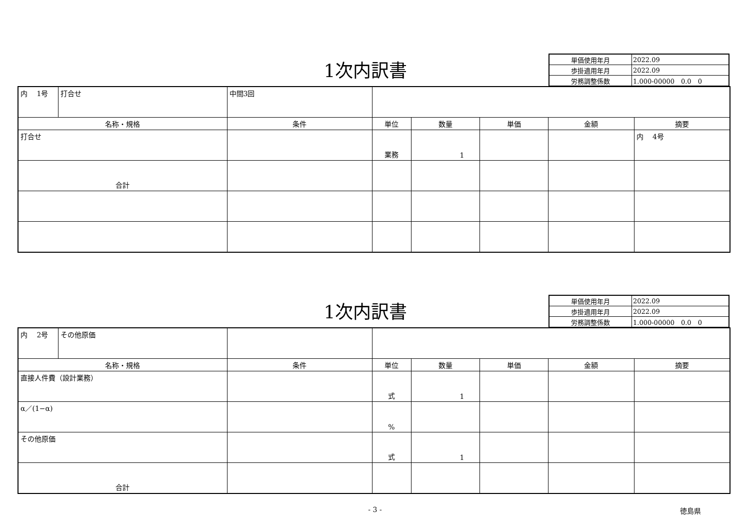1次内訳書
| 単価使用年月 | 2022.09 |
| 歩掛適用年月 | 2022.09 |
| 労務調整係数 | 1.000-00000 0.0 0 |
| 内 1号 | 打合せ | 中間3回 | | | | | |
| 名称・規格 | | 条件 | 単位 | 数量 | 単価 | 金額 | 摘要 |
| 打合せ | | | 業務 | 1 | | | 内 4号 |
| 合計 | | | | | | | |
1次内訳書
| 単価使用年月 | 2022.09 |
| 歩掛適用年月 | 2022.09 |
| 労務調整係数 | 1.000-00000 0.0 0 |
| 内 2号 | その他原価 | | | | | | |
| 名称・規格 | | 条件 | 単位 | 数量 | 単価 | 金額 | 摘要 |
| 直接人件費（設計業務） | | | 式 | 1 | | | |
| α／(1−α) | | | % | | | | |
| その他原価 | | | 式 | 1 | | | |
| 合計 | | | | | | | |
- 3 - 徳島県